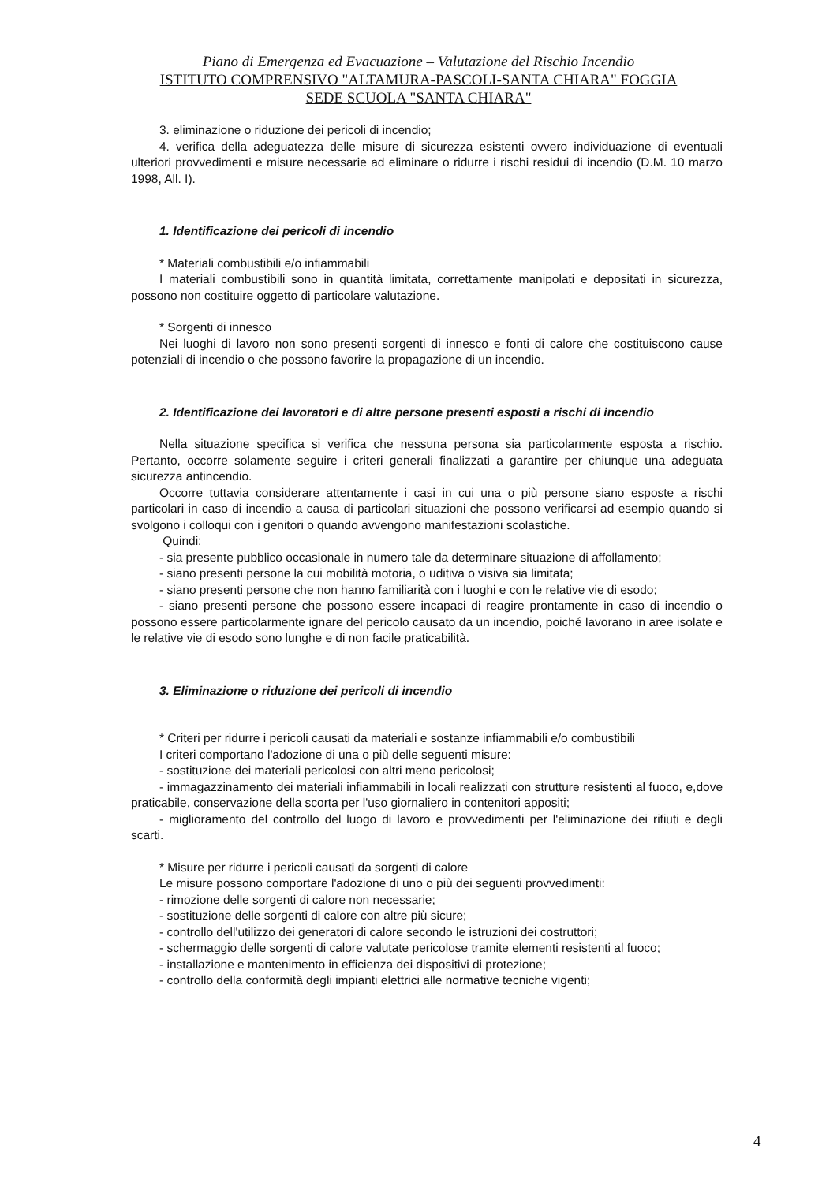Piano di Emergenza ed Evacuazione – Valutazione del Rischio Incendio
ISTITUTO COMPRENSIVO "ALTAMURA-PASCOLI-SANTA CHIARA" FOGGIA
SEDE SCUOLA "SANTA CHIARA"
3. eliminazione o riduzione dei pericoli di incendio;
4. verifica della adeguatezza delle misure di sicurezza esistenti ovvero individuazione di eventuali ulteriori provvedimenti e misure necessarie ad eliminare o ridurre i rischi residui di incendio (D.M. 10 marzo 1998, All. I).
1. Identificazione dei pericoli di incendio
* Materiali combustibili e/o infiammabili
I materiali combustibili sono in quantità limitata, correttamente manipolati e depositati in sicurezza, possono non costituire oggetto di particolare valutazione.
* Sorgenti di innesco
Nei luoghi di lavoro non sono presenti sorgenti di innesco e fonti di calore che costituiscono cause potenziali di incendio o che possono favorire la propagazione di un incendio.
2. Identificazione dei lavoratori e di altre persone presenti esposti a rischi di incendio
Nella situazione specifica si verifica che nessuna persona sia particolarmente esposta a rischio. Pertanto, occorre solamente seguire i criteri generali finalizzati a garantire per chiunque una adeguata sicurezza antincendio.
Occorre tuttavia considerare attentamente i casi in cui una o più persone siano esposte a rischi particolari in caso di incendio a causa di particolari situazioni che possono verificarsi ad esempio quando si svolgono i colloqui con i genitori o quando avvengono manifestazioni scolastiche.
Quindi:
- sia presente pubblico occasionale in numero tale da determinare situazione di affollamento;
- siano presenti persone la cui mobilità motoria, o uditiva o visiva sia limitata;
- siano presenti persone che non hanno familiarità con i luoghi e con le relative vie di esodo;
- siano presenti persone che possono essere incapaci di reagire prontamente in caso di incendio o possono essere particolarmente ignare del pericolo causato da un incendio, poiché lavorano in aree isolate e le relative vie di esodo sono lunghe e di non facile praticabilità.
3. Eliminazione o riduzione dei pericoli di incendio
* Criteri per ridurre i pericoli causati da materiali e sostanze infiammabili e/o combustibili
I criteri comportano l'adozione di una o più delle seguenti misure:
- sostituzione dei materiali pericolosi con altri meno pericolosi;
- immagazzinamento dei materiali infiammabili in locali realizzati con strutture resistenti al fuoco, e,dove praticabile, conservazione della scorta per l'uso giornaliero in contenitori appositi;
- miglioramento del controllo del luogo di lavoro e provvedimenti per l'eliminazione dei rifiuti e degli scarti.
* Misure per ridurre i pericoli causati da sorgenti di calore
Le misure possono comportare l'adozione di uno o più dei seguenti provvedimenti:
- rimozione delle sorgenti di calore non necessarie;
- sostituzione delle sorgenti di calore con altre più sicure;
- controllo dell'utilizzo dei generatori di calore secondo le istruzioni dei costruttori;
- schermaggio delle sorgenti di calore valutate pericolose tramite elementi resistenti al fuoco;
- installazione e mantenimento in efficienza dei dispositivi di protezione;
- controllo della conformità degli impianti elettrici alle normative tecniche vigenti;
4